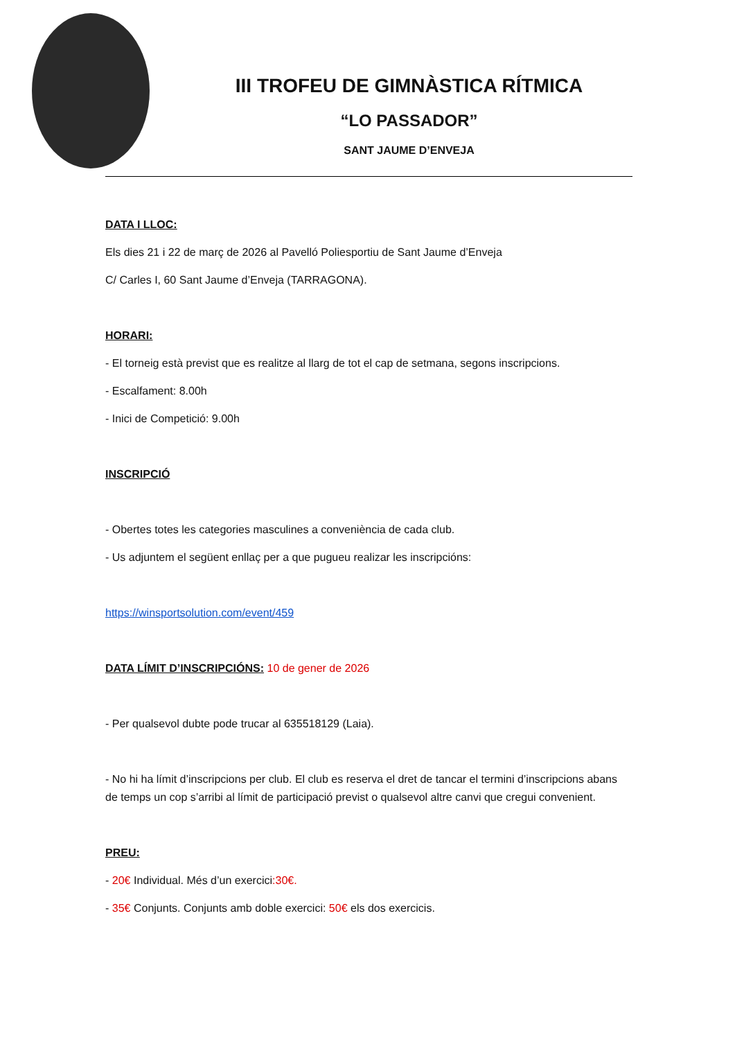III TROFEU DE GIMNÀSTICA RÍTMICA
“LO PASSADOR”
SANT JAUME D’ENVEJA
DATA I LLOC:
Els dies 21 i 22 de març de 2026 al Pavelló Poliesportiu de Sant Jaume d’Enveja
C/ Carles I, 60 Sant Jaume d’Enveja (TARRAGONA).
HORARI:
- El torneig està previst que es realitze al llarg de tot el cap de setmana, segons inscripcions.
- Escalfament: 8.00h
- Inici de Competició: 9.00h
INSCRIPCIÓ
- Obertes totes les categories masculines a conveniència de cada club.
- Us adjuntem el següent enllaç per a que pugueu realizar les inscripcións:
https://winsportsolution.com/event/459
DATA LÍMIT D’INSCRIPCIÓNS: 10 de gener de 2026
- Per qualsevol dubte pode trucar al 635518129 (Laia).
- No hi ha límit d’inscripcions per club. El club es reserva el dret de tancar el termini d’inscripcions abans de temps un cop s’arribi al límit de participació previst o qualsevol altre canvi que cregui convenient.
PREU:
- 20€ Individual. Més d’un exercici:30€.
- 35€ Conjunts. Conjunts amb doble exercici: 50€ els dos exercicis.